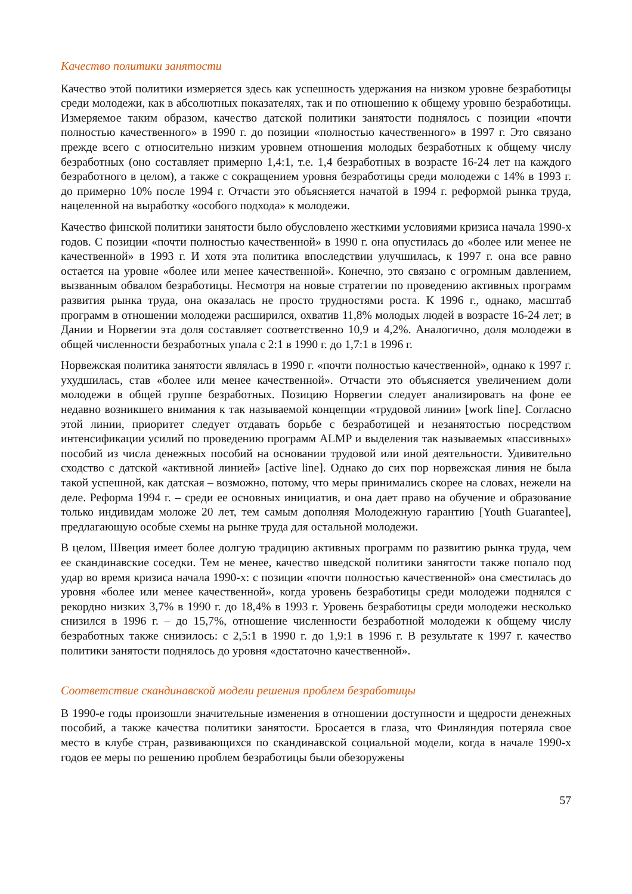Качество политики занятости
Качество этой политики измеряется здесь как успешность удержания на низком уровне безработицы среди молодежи, как в абсолютных показателях, так и по отношению к общему уровню безработицы. Измеряемое таким образом, качество датской политики занятости поднялось с позиции «почти полностью качественного» в 1990 г. до позиции «полностью качественного» в 1997 г. Это связано прежде всего с относительно низким уровнем отношения молодых безработных к общему числу безработных (оно составляет примерно 1,4:1, т.е. 1,4 безработных в возрасте 16-24 лет на каждого безработного в целом), а также с сокращением уровня безработицы среди молодежи с 14% в 1993 г. до примерно 10% после 1994 г. Отчасти это объясняется начатой в 1994 г. реформой рынка труда, нацеленной на выработку «особого подхода» к молодежи.
Качество финской политики занятости было обусловлено жесткими условиями кризиса начала 1990-х годов. С позиции «почти полностью качественной» в 1990 г. она опустилась до «более или менее не качественной» в 1993 г. И хотя эта политика впоследствии улучшилась, к 1997 г. она все равно остается на уровне «более или менее качественной». Конечно, это связано с огромным давлением, вызванным обвалом безработицы. Несмотря на новые стратегии по проведению активных программ развития рынка труда, она оказалась не просто трудностями роста. К 1996 г., однако, масштаб программ в отношении молодежи расширился, охватив 11,8% молодых людей в возрасте 16-24 лет; в Дании и Норвегии эта доля составляет соответственно 10,9 и 4,2%. Аналогично, доля молодежи в общей численности безработных упала с 2:1 в 1990 г. до 1,7:1 в 1996 г.
Норвежская политика занятости являлась в 1990 г. «почти полностью качественной», однако к 1997 г. ухудшилась, став «более или менее качественной». Отчасти это объясняется увеличением доли молодежи в общей группе безработных. Позицию Норвегии следует анализировать на фоне ее недавно возникшего внимания к так называемой концепции «трудовой линии» [work line]. Согласно этой линии, приоритет следует отдавать борьбе с безработицей и незанятостью посредством интенсификации усилий по проведению программ ALMP и выделения так называемых «пассивных» пособий из числа денежных пособий на основании трудовой или иной деятельности. Удивительно сходство с датской «активной линией» [active line]. Однако до сих пор норвежская линия не была такой успешной, как датская – возможно, потому, что меры принимались скорее на словах, нежели на деле. Реформа 1994 г. – среди ее основных инициатив, и она дает право на обучение и образование только индивидам моложе 20 лет, тем самым дополняя Молодежную гарантию [Youth Guarantee], предлагающую особые схемы на рынке труда для остальной молодежи.
В целом, Швеция имеет более долгую традицию активных программ по развитию рынка труда, чем ее скандинавские соседки. Тем не менее, качество шведской политики занятости также попало под удар во время кризиса начала 1990-х: с позиции «почти полностью качественной» она сместилась до уровня «более или менее качественной», когда уровень безработицы среди молодежи поднялся с рекордно низких 3,7% в 1990 г. до 18,4% в 1993 г. Уровень безработицы среди молодежи несколько снизился в 1996 г. – до 15,7%, отношение численности безработной молодежи к общему числу безработных также снизилось: с 2,5:1 в 1990 г. до 1,9:1 в 1996 г. В результате к 1997 г. качество политики занятости поднялось до уровня «достаточно качественной».
Соответствие скандинавской модели решения проблем безработицы
В 1990-е годы произошли значительные изменения в отношении доступности и щедрости денежных пособий, а также качества политики занятости. Бросается в глаза, что Финляндия потеряла свое место в клубе стран, развивающихся по скандинавской социальной модели, когда в начале 1990-х годов ее меры по решению проблем безработицы были обезоружены
57